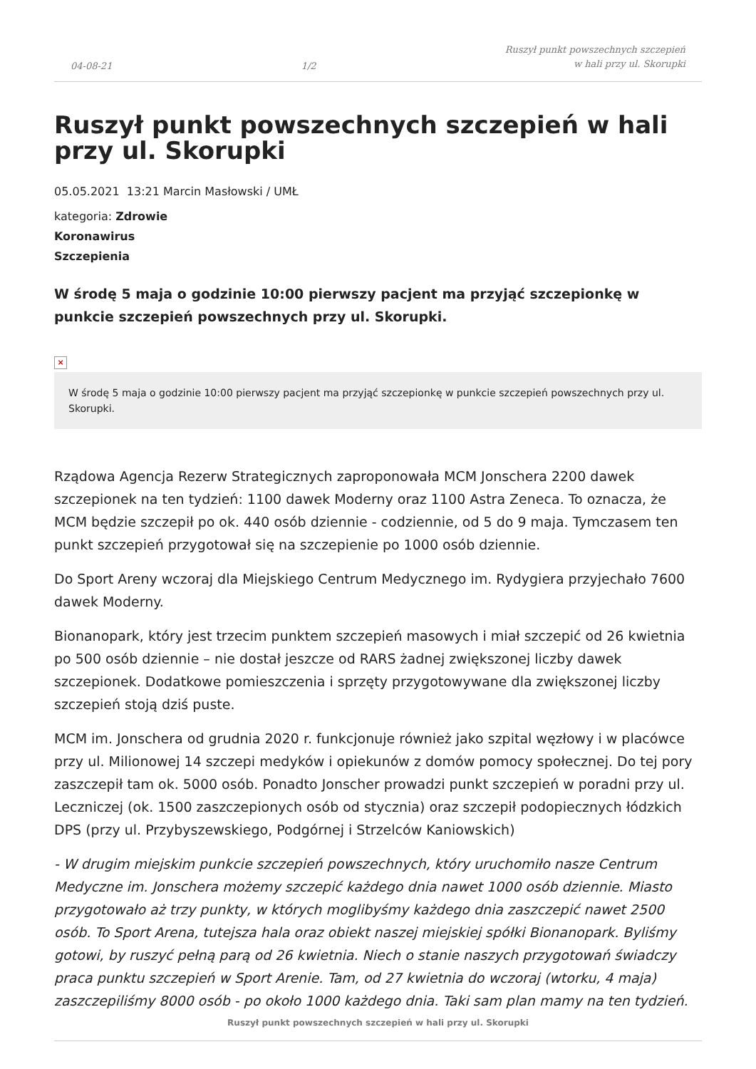04-08-21 1/2 Ruszył punkt powszechnych szczepień
w hali przy ul. Skorupki
Ruszył punkt powszechnych szczepień w hali przy ul. Skorupki
05.05.2021 13:21 Marcin Masłowski / UMŁ
kategoria: Zdrowie
Koronawirus
Szczepienia
W środę 5 maja o godzinie 10:00 pierwszy pacjent ma przyjąć szczepionkę w punkcie szczepień powszechnych przy ul. Skorupki.
×
W środę 5 maja o godzinie 10:00 pierwszy pacjent ma przyjąć szczepionkę w punkcie szczepień powszechnych przy ul. Skorupki.
Rządowa Agencja Rezerw Strategicznych zaproponowała MCM Jonschera 2200 dawek szczepionek na ten tydzień: 1100 dawek Moderny oraz 1100 Astra Zeneca. To oznacza, że MCM będzie szczepił po ok. 440 osób dziennie - codziennie, od 5 do 9 maja. Tymczasem ten punkt szczepień przygotował się na szczepienie po 1000 osób dziennie.
Do Sport Areny wczoraj dla Miejskiego Centrum Medycznego im. Rydygiera przyjechało 7600 dawek Moderny.
Bionanopark, który jest trzecim punktem szczepień masowych i miał szczepić od 26 kwietnia po 500 osób dziennie – nie dostał jeszcze od RARS żadnej zwiększonej liczby dawek szczepionek. Dodatkowe pomieszczenia i sprzęty przygotowywane dla zwiększonej liczby szczepień stoją dziś puste.
MCM im. Jonschera od grudnia 2020 r. funkcjonuje również jako szpital węzłowy i w placówce przy ul. Milionowej 14 szczepi medyków i opiekunów z domów pomocy społecznej. Do tej pory zaszczepił tam ok. 5000 osób. Ponadto Jonscher prowadzi punkt szczepień w poradni przy ul. Leczniczej (ok. 1500 zaszczepionych osób od stycznia) oraz szczepił podopiecznych łódzkich DPS (przy ul. Przybyszewskiego, Podgórnej i Strzelców Kaniowskich)
- W drugim miejskim punkcie szczepień powszechnych, który uruchomiło nasze Centrum Medyczne im. Jonschera możemy szczepić każdego dnia nawet 1000 osób dziennie. Miasto przygotowało aż trzy punkty, w których moglibyśmy każdego dnia zaszczepić nawet 2500 osób. To Sport Arena, tutejsza hala oraz obiekt naszej miejskiej spółki Bionanopark. Byliśmy gotowi, by ruszyć pełną parą od 26 kwietnia. Niech o stanie naszych przygotowań świadczy praca punktu szczepień w Sport Arenie. Tam, od 27 kwietnia do wczoraj (wtorku, 4 maja) zaszczepiliśmy 8000 osób - po około 1000 każdego dnia. Taki sam plan mamy na ten tydzień.
Ruszył punkt powszechnych szczepień w hali przy ul. Skorupki